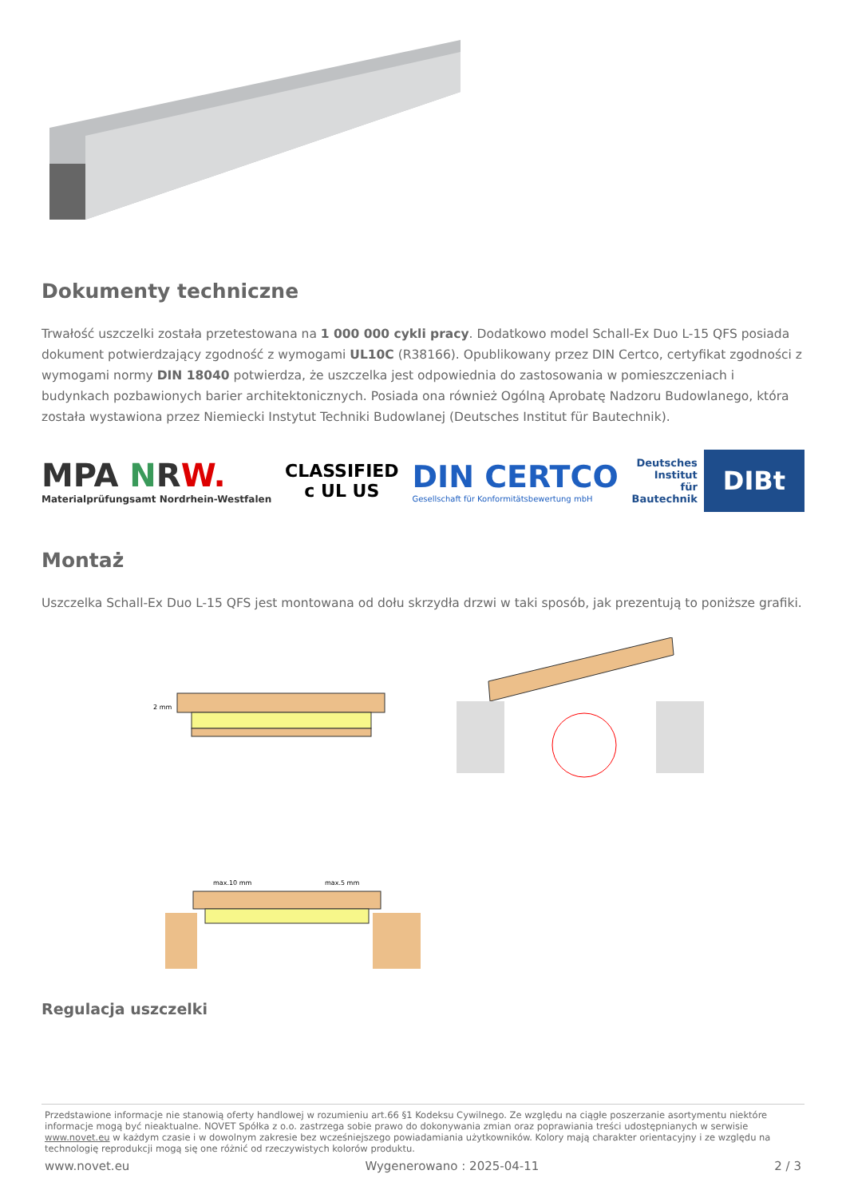Dokumenty techniczne
Trwałość uszczelki została przetestowana na 1 000 000 cykli pracy. Dodatkowo model Schall-Ex Duo L-15 QFS posiada dokument potwierdzający zgodność z wymogami UL10C (R38166). Opublikowany przez DIN Certco, certyfikat zgodności z wymogami normy DIN 18040 potwierdza, że uszczelka jest odpowiednia do zastosowania w pomieszczeniach i budynkach pozbawionych barier architektonicznych. Posiada ona również Ogólną Aprobatę Nadzoru Budowlanego, która została wystawiona przez Niemiecki Instytut Techniki Budowlanej (Deutsches Institut für Bautechnik).
MPA NRW.
Materialprüfungsamt Nordrhein-Westfalen
CLASSIFIED
c UL US
DIN CERTCO
Gesellschaft für Konformitätsbewertung mbH
Deutsches
Institut
für
Bautechnik DIBt
Montaż
Uszczelka Schall-Ex Duo L-15 QFS jest montowana od dołu skrzydła drzwi w taki sposób, jak prezentują to poniższe grafiki.
2 mm
max.10 mm
max.5 mm
Regulacja uszczelki
Przedstawione informacje nie stanowią oferty handlowej w rozumieniu art.66 §1 Kodeksu Cywilnego. Ze względu na ciągłe poszerzanie asortymentu niektóre informacje mogą być nieaktualne. NOVET Spółka z o.o. zastrzega sobie prawo do dokonywania zmian oraz poprawiania treści udostępnianych w serwisie www.novet.eu w każdym czasie i w dowolnym zakresie bez wcześniejszego powiadamiania użytkowników. Kolory mają charakter orientacyjny i ze względu na technologię reprodukcji mogą się one różnić od rzeczywistych kolorów produktu.
www.novet.eu Wygenerowano : 2025-04-11 2 / 3